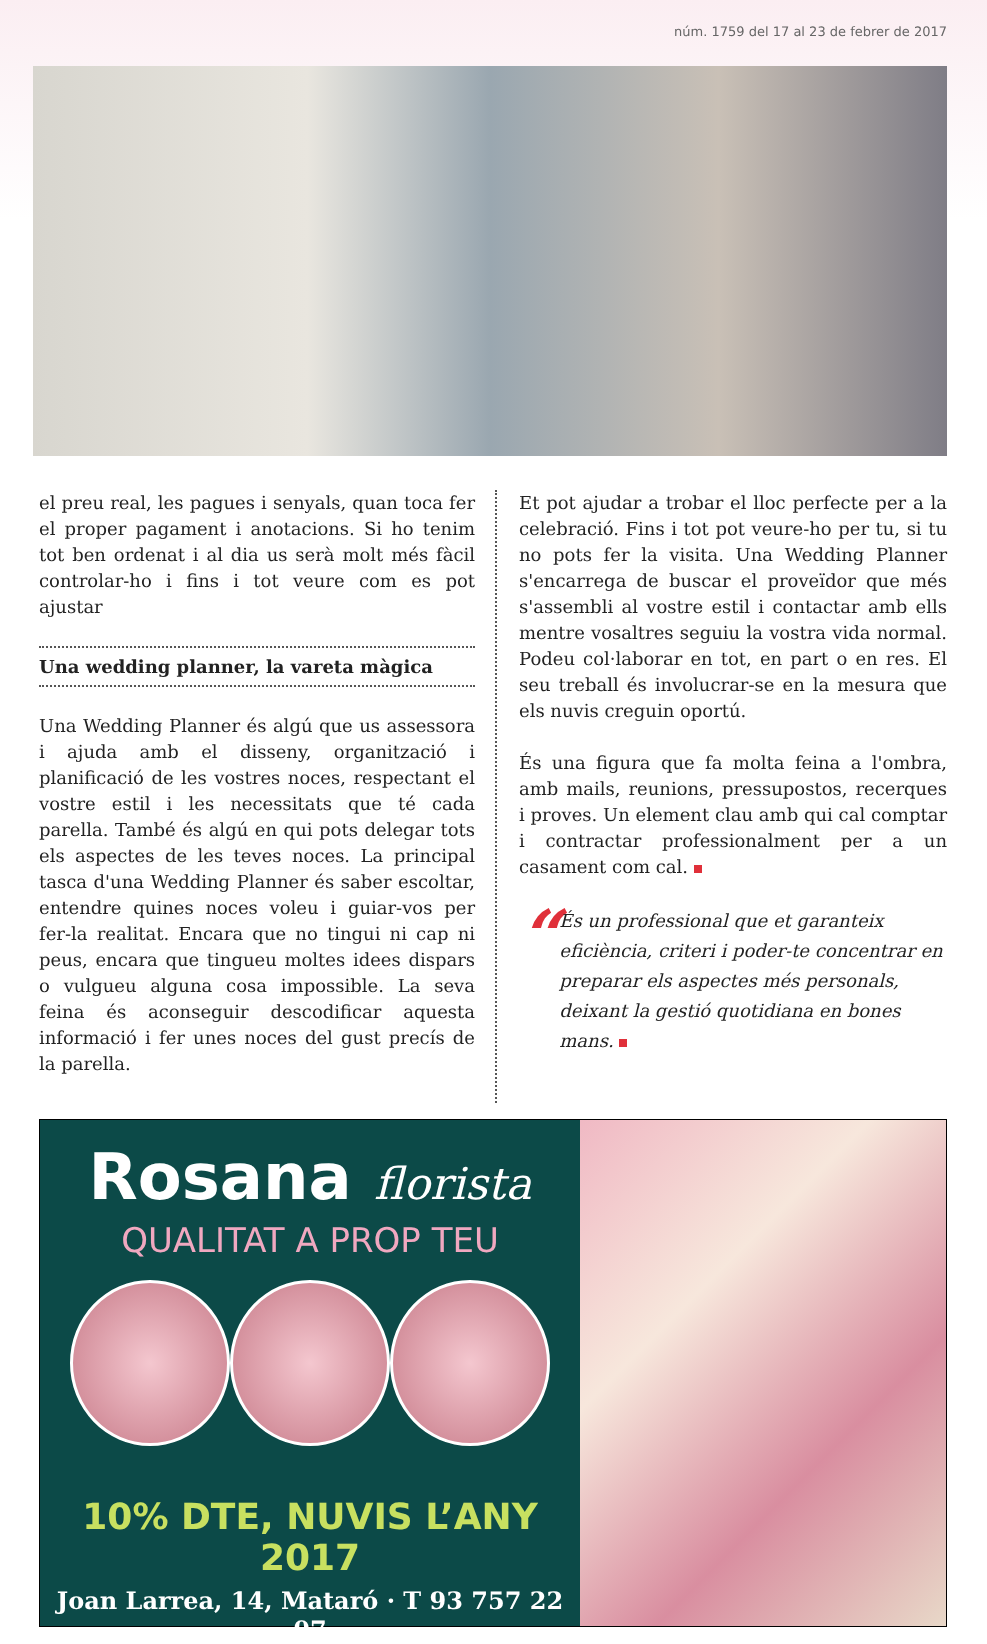núm. 1759 del 17 al 23 de febrer de 2017
el preu real, les pagues i senyals, quan toca fer el proper pagament i anotacions. Si ho tenim tot ben ordenat i al dia us serà molt més fàcil controlar-ho i fins i tot veure com es pot ajustar
Una wedding planner, la vareta màgica
Una Wedding Planner és algú que us assessora i ajuda amb el disseny, organització i planificació de les vostres noces, respectant el vostre estil i les necessitats que té cada parella. També és algú en qui pots delegar tots els aspectes de les teves noces. La principal tasca d'una Wedding Planner és saber escoltar, entendre quines noces voleu i guiar-vos per fer-la realitat. Encara que no tingui ni cap ni peus, encara que tingueu moltes idees dispars o vulgueu alguna cosa impossible. La seva feina és aconseguir descodificar aquesta informació i fer unes noces del gust precís de la parella.
Et pot ajudar a trobar el lloc perfecte per a la celebració. Fins i tot pot veure-ho per tu, si tu no pots fer la visita. Una Wedding Planner s'encarrega de buscar el proveïdor que més s'assembli al vostre estil i contactar amb ells mentre vosaltres seguiu la vostra vida normal. Podeu col·laborar en tot, en part o en res. El seu treball és involucrar-se en la mesura que els nuvis creguin oportú.
És una figura que fa molta feina a l'ombra, amb mails, reunions, pressupostos, recerques i proves. Un element clau amb qui cal comptar i contractar professionalment per a un casament com cal.
“
És un professional que et garanteix eficiència, criteri i poder-te concentrar en preparar els aspectes més personals, deixant la gestió quotidiana en bones mans.
Rosana florista
QUALITAT A PROP TEU
10% DTE, NUVIS L’ANY 2017
Joan Larrea, 14, Mataró · T 93 757 22 07